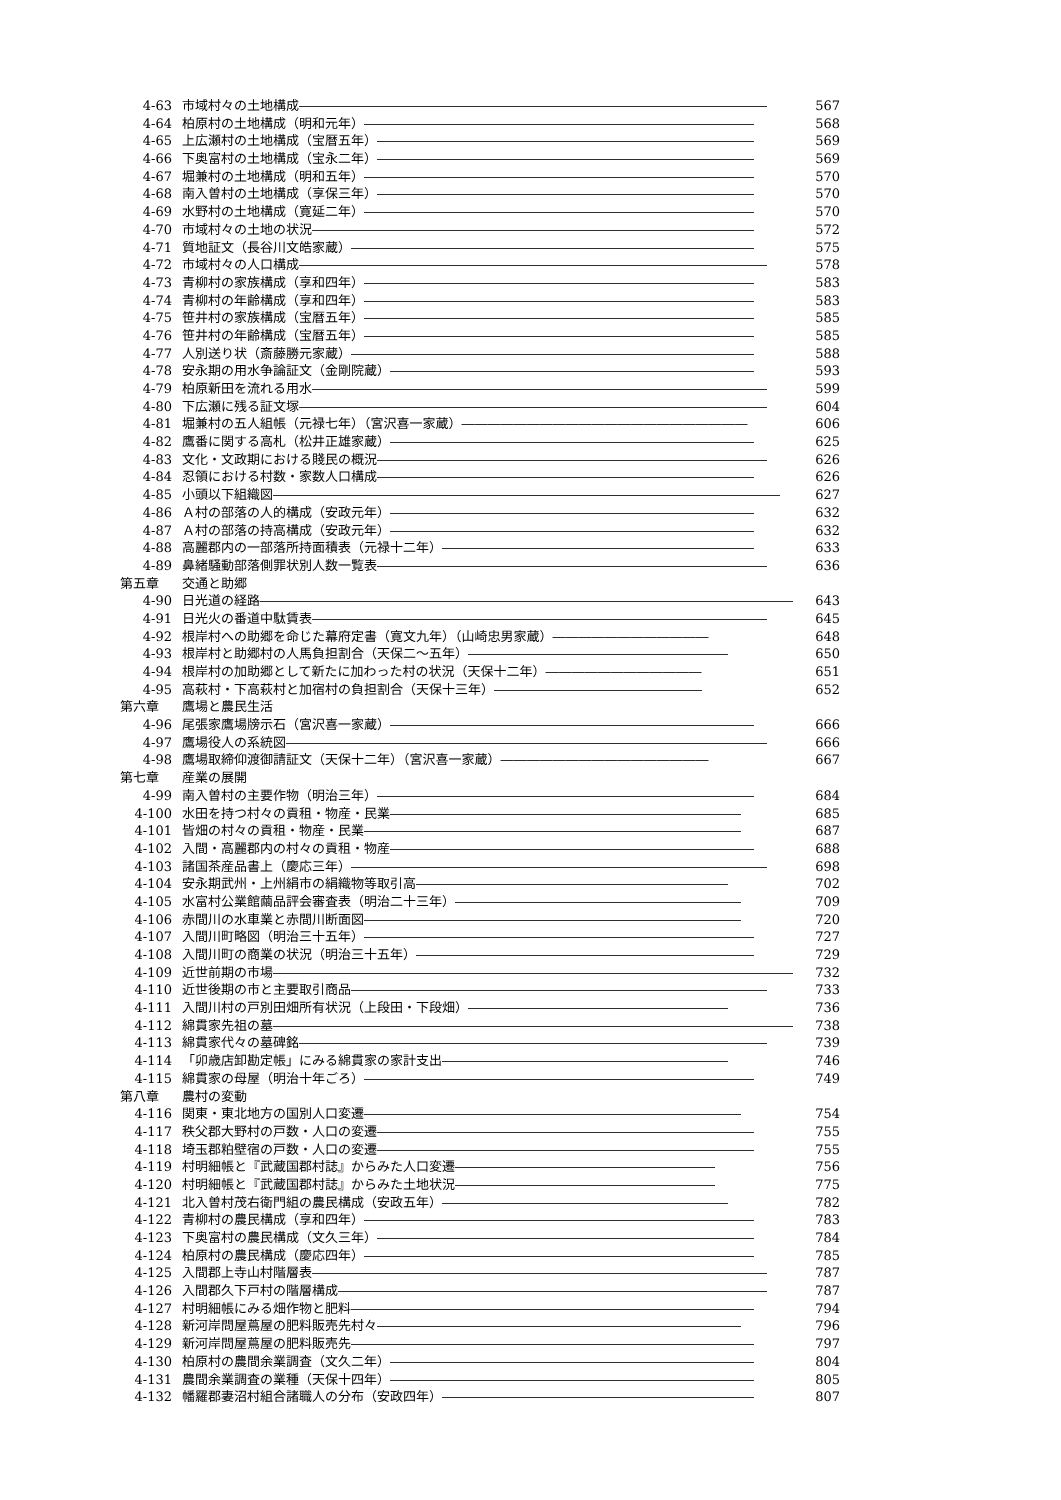4-63 市域村々の土地構成―――――――――――――――――――――――――――――――――――― 567
4-64 柏原村の土地構成（明和元年）―――――――――――――――――――――――――――――― 568
4-65 上広瀬村の土地構成（宝暦五年）――――――――――――――――――――――――――――― 569
4-66 下奥富村の土地構成（宝永二年）――――――――――――――――――――――――――――― 569
4-67 堀兼村の土地構成（明和五年）―――――――――――――――――――――――――――――― 570
4-68 南入曽村の土地構成（享保三年）――――――――――――――――――――――――――――― 570
4-69 水野村の土地構成（寛延二年）―――――――――――――――――――――――――――――― 570
4-70 市域村々の土地の状況―――――――――――――――――――――――――――――――――― 572
4-71 質地証文（長谷川文皓家蔵）――――――――――――――――――――――――――――――― 575
4-72 市域村々の人口構成―――――――――――――――――――――――――――――――――――― 578
4-73 青柳村の家族構成（享和四年）―――――――――――――――――――――――――――――― 583
4-74 青柳村の年齢構成（享和四年）―――――――――――――――――――――――――――――― 583
4-75 笹井村の家族構成（宝暦五年）―――――――――――――――――――――――――――――― 585
4-76 笹井村の年齢構成（宝暦五年）―――――――――――――――――――――――――――――― 585
4-77 人別送り状（斎藤勝元家蔵）――――――――――――――――――――――――――――――― 588
4-78 安永期の用水争論証文（金剛院蔵）―――――――――――――――――――――――――――― 593
4-79 柏原新田を流れる用水――――――――――――――――――――――――――――――――――― 599
4-80 下広瀬に残る証文塚―――――――――――――――――――――――――――――――――――― 604
4-81 堀兼村の五人組帳（元禄七年）（宮沢喜一家蔵）―――――――――――――――――――――― 606
4-82 鷹番に関する高札（松井正雄家蔵）―――――――――――――――――――――――――――― 625
4-83 文化・文政期における賤民の概況―――――――――――――――――――――――――――――― 626
4-84 忍領における村数・家数人口構成――――――――――――――――――――――――――――― 626
4-85 小頭以下組織図――――――――――――――――――――――――――――――――――――――― 627
4-86 Ａ村の部落の人的構成（安政元年）―――――――――――――――――――――――――――― 632
4-87 Ａ村の部落の持高構成（安政元年）―――――――――――――――――――――――――――― 632
4-88 高麗郡内の一部落所持面積表（元禄十二年）―――――――――――――――――――――――― 633
4-89 鼻緒騒動部落側罪状別人数一覧表―――――――――――――――――――――――――――――― 636
第五章 交通と助郷
4-90 日光道の経路――――――――――――――――――――――――――――――――――――――――― 643
4-91 日光火の番道中駄賃表――――――――――――――――――――――――――――――――――― 645
4-92 根岸村への助郷を命じた幕府定書（寛文九年）（山崎忠男家蔵）―――――――――――― 648
4-93 根岸村と助郷村の人馬負担割合（天保二～五年）―――――――――――――――――――― 650
4-94 根岸村の加助郷として新たに加わった村の状況（天保十二年）―――――――――――― 651
4-95 高萩村・下高萩村と加宿村の負担割合（天保十三年）―――――――――――――――― 652
第六章 鷹場と農民生活
4-96 尾張家鷹場牓示石（宮沢喜一家蔵）―――――――――――――――――――――――――――― 666
4-97 鷹場役人の系統図――――――――――――――――――――――――――――――――――――― 666
4-98 鷹場取締仰渡御請証文（天保十二年）（宮沢喜一家蔵）―――――――――――――――― 667
第七章 産業の展開
4-99 南入曽村の主要作物（明治三年）――――――――――――――――――――――――――――― 684
4-100 水田を持つ村々の貢租・物産・民業――――――――――――――――――――――――――― 685
4-101 皆畑の村々の貢租・物産・民業――――――――――――――――――――――――――――― 687
4-102 入間・高麗郡内の村々の貢租・物産―――――――――――――――――――――――――――― 688
4-103 諸国茶産品書上（慶応三年）―――――――――――――――――――――――――――――――― 698
4-104 安永期武州・上州絹市の絹織物等取引高―――――――――――――――――――――――― 702
4-105 水富村公業館繭品評会審査表（明治二十三年）―――――――――――――――――――――― 709
4-106 赤間川の水車業と赤間川断面図――――――――――――――――――――――――――――― 720
4-107 入間川町略図（明治三十五年）―――――――――――――――――――――――――――――― 727
4-108 入間川町の商業の状況（明治三十五年）―――――――――――――――――――――――――― 729
4-109 近世前期の市場―――――――――――――――――――――――――――――――――――――――― 732
4-110 近世後期の市と主要取引商品―――――――――――――――――――――――――――――――― 733
4-111 入間川村の戸別田畑所有状況（上段田・下段畑）―――――――――――――――――――― 736
4-112 綿貫家先祖の墓―――――――――――――――――――――――――――――――――――――――― 738
4-113 綿貫家代々の墓碑銘―――――――――――――――――――――――――――――――――――― 739
4-114 「卯歳店卸勘定帳」にみる綿貫家の家計支出―――――――――――――――――――――― 746
4-115 綿貫家の母屋（明治十年ごろ）―――――――――――――――――――――――――――――― 749
第八章 農村の変動
4-116 関東・東北地方の国別人口変遷――――――――――――――――――――――――――――― 754
4-117 秩父郡大野村の戸数・人口の変遷――――――――――――――――――――――――――――― 755
4-118 埼玉郡粕壁宿の戸数・人口の変遷――――――――――――――――――――――――――――― 755
4-119 村明細帳と『武蔵国郡村誌』からみた人口変遷―――――――――――――――――――― 756
4-120 村明細帳と『武蔵国郡村誌』からみた土地状況―――――――――――――――――――― 775
4-121 北入曽村茂右衛門組の農民構成（安政五年）―――――――――――――――――――――― 782
4-122 青柳村の農民構成（享和四年）―――――――――――――――――――――――――――――― 783
4-123 下奥富村の農民構成（文久三年）――――――――――――――――――――――――――――― 784
4-124 柏原村の農民構成（慶応四年）―――――――――――――――――――――――――――――― 785
4-125 入間郡上寺山村階層表――――――――――――――――――――――――――――――――――― 787
4-126 入間郡久下戸村の階層構成――――――――――――――――――――――――――――――――― 787
4-127 村明細帳にみる畑作物と肥料――――――――――――――――――――――――――――――― 794
4-128 新河岸問屋蔦屋の肥料販売先村々―――――――――――――――――――――――――――― 796
4-129 新河岸問屋蔦屋の肥料販売先――――――――――――――――――――――――――――――― 797
4-130 柏原村の農間余業調査（文久二年）―――――――――――――――――――――――――――― 804
4-131 農間余業調査の業種（天保十四年）―――――――――――――――――――――――――――― 805
4-132 幡羅郡妻沼村組合諸職人の分布（安政四年）―――――――――――――――――――――――― 807